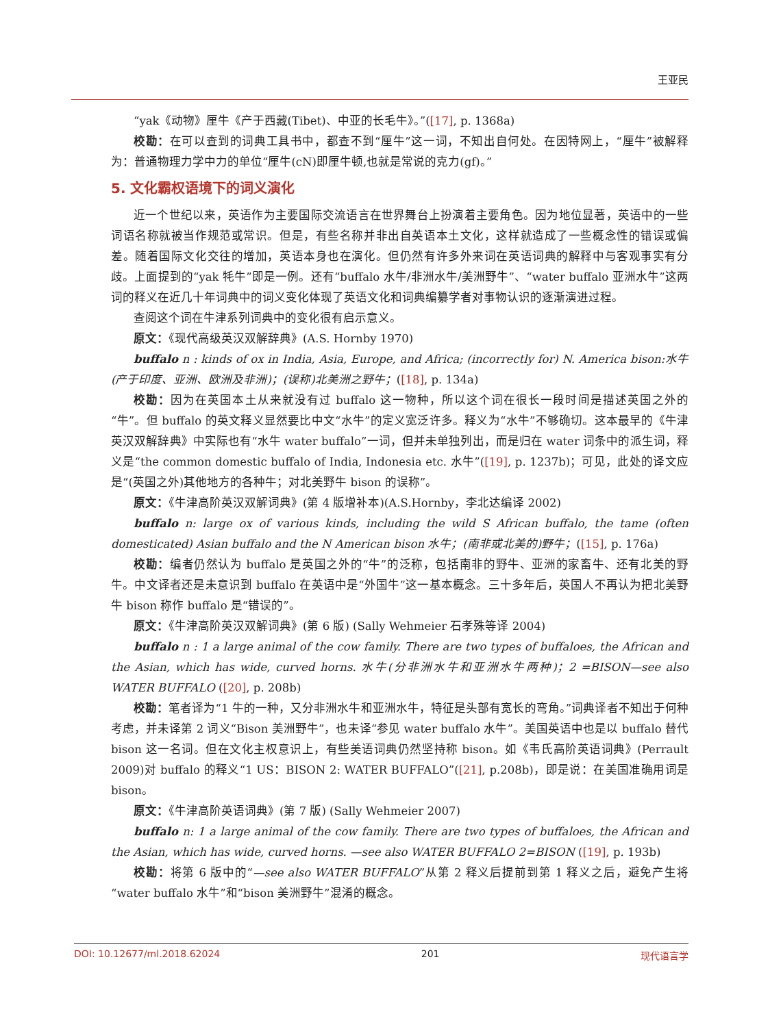王亚民
“yak《动物》厘牛《产于西藏(Tibet)、中亚的长毛牛》。”([17], p. 1368a)
校勘：在可以查到的词典工具书中，都查不到“厘牛”这一词，不知出自何处。在因特网上，“厘牛”被解释为：普通物理力学中力的单位“厘牛(cN)即厘牛顿,也就是常说的克力(gf)。”
5. 文化霸权语境下的词义演化
近一个世纪以来，英语作为主要国际交流语言在世界舞台上扮演着主要角色。因为地位显著，英语中的一些词语名称就被当作规范或常识。但是，有些名称并非出自英语本土文化，这样就造成了一些概念性的错误或偏差。随着国际文化交往的增加，英语本身也在演化。但仍然有许多外来词在英语词典的解释中与客观事实有分歧。上面提到的“yak 牦牛”即是一例。还有“buffalo 水牛/非洲水牛/美洲野牛”、“water buffalo 亚洲水牛”这两词的释义在近几十年词典中的词义变化体现了英语文化和词典编纂学者对事物认识的逐渐演进过程。
查阅这个词在牛津系列词典中的变化很有启示意义。
原文：《现代高级英汉双解辞典》(A.S. Hornby 1970)
buffalo n : kinds of ox in India, Asia, Europe, and Africa; (incorrectly for) N. America bison:水牛(产于印度、亚洲、欧洲及非洲)；(误称)北美洲之野牛；([18], p. 134a)
校勘：因为在英国本土从来就没有过 buffalo 这一物种，所以这个词在很长一段时间是描述英国之外的“牛”。但 buffalo 的英文释义显然要比中文“水牛”的定义宽泛许多。释义为“水牛”不够确切。这本最早的《牛津英汉双解辞典》中实际也有“水牛 water buffalo”一词，但并未单独列出，而是归在 water 词条中的派生词，释义是“the common domestic buffalo of India, Indonesia etc. 水牛”([19], p. 1237b)；可见，此处的译文应是“(英国之外)其他地方的各种牛；对北美野牛 bison 的误称”。
原文：《牛津高阶英汉双解词典》(第 4 版增补本)(A.S.Hornby，李北达编译 2002)
buffalo n: large ox of various kinds, including the wild S African buffalo, the tame (often domesticated) Asian buffalo and the N American bison 水牛；(南非或北美的)野牛；([15], p. 176a)
校勘：编者仍然认为 buffalo 是英国之外的“牛”的泛称，包括南非的野牛、亚洲的家畜牛、还有北美的野牛。中文译者还是未意识到 buffalo 在英语中是“外国牛”这一基本概念。三十多年后，英国人不再认为把北美野牛 bison 称作 buffalo 是“错误的”。
原文：《牛津高阶英汉双解词典》(第 6 版) (Sally Wehmeier 石孝殊等译 2004)
buffalo n : 1 a large animal of the cow family. There are two types of buffaloes, the African and the Asian, which has wide, curved horns. 水牛(分非洲水牛和亚洲水牛两种)；2 =BISON—see also WATER BUFFALO ([20], p. 208b)
校勘：笔者译为“1 牛的一种，又分非洲水牛和亚洲水牛，特征是头部有宽长的弯角。”词典译者不知出于何种考虑，并未译第 2 词义“Bison 美洲野牛”，也未译“参见 water buffalo 水牛”。美国英语中也是以 buffalo 替代 bison 这一名词。但在文化主权意识上，有些美语词典仍然坚持称 bison。如《韦氏高阶英语词典》(Perrault 2009)对 buffalo 的释义“1 US：BISON 2: WATER BUFFALO”([21], p.208b)，即是说：在美国准确用词是 bison。
原文：《牛津高阶英语词典》(第 7 版) (Sally Wehmeier 2007)
buffalo n: 1 a large animal of the cow family. There are two types of buffaloes, the African and the Asian, which has wide, curved horns. —see also WATER BUFFALO 2=BISON ([19], p. 193b)
校勘：将第 6 版中的“—see also WATER BUFFALO”从第 2 释义后提前到第 1 释义之后，避免产生将“water buffalo 水牛”和“bison 美洲野牛”混淆的概念。
DOI: 10.12677/ml.2018.62024 201 现代语言学